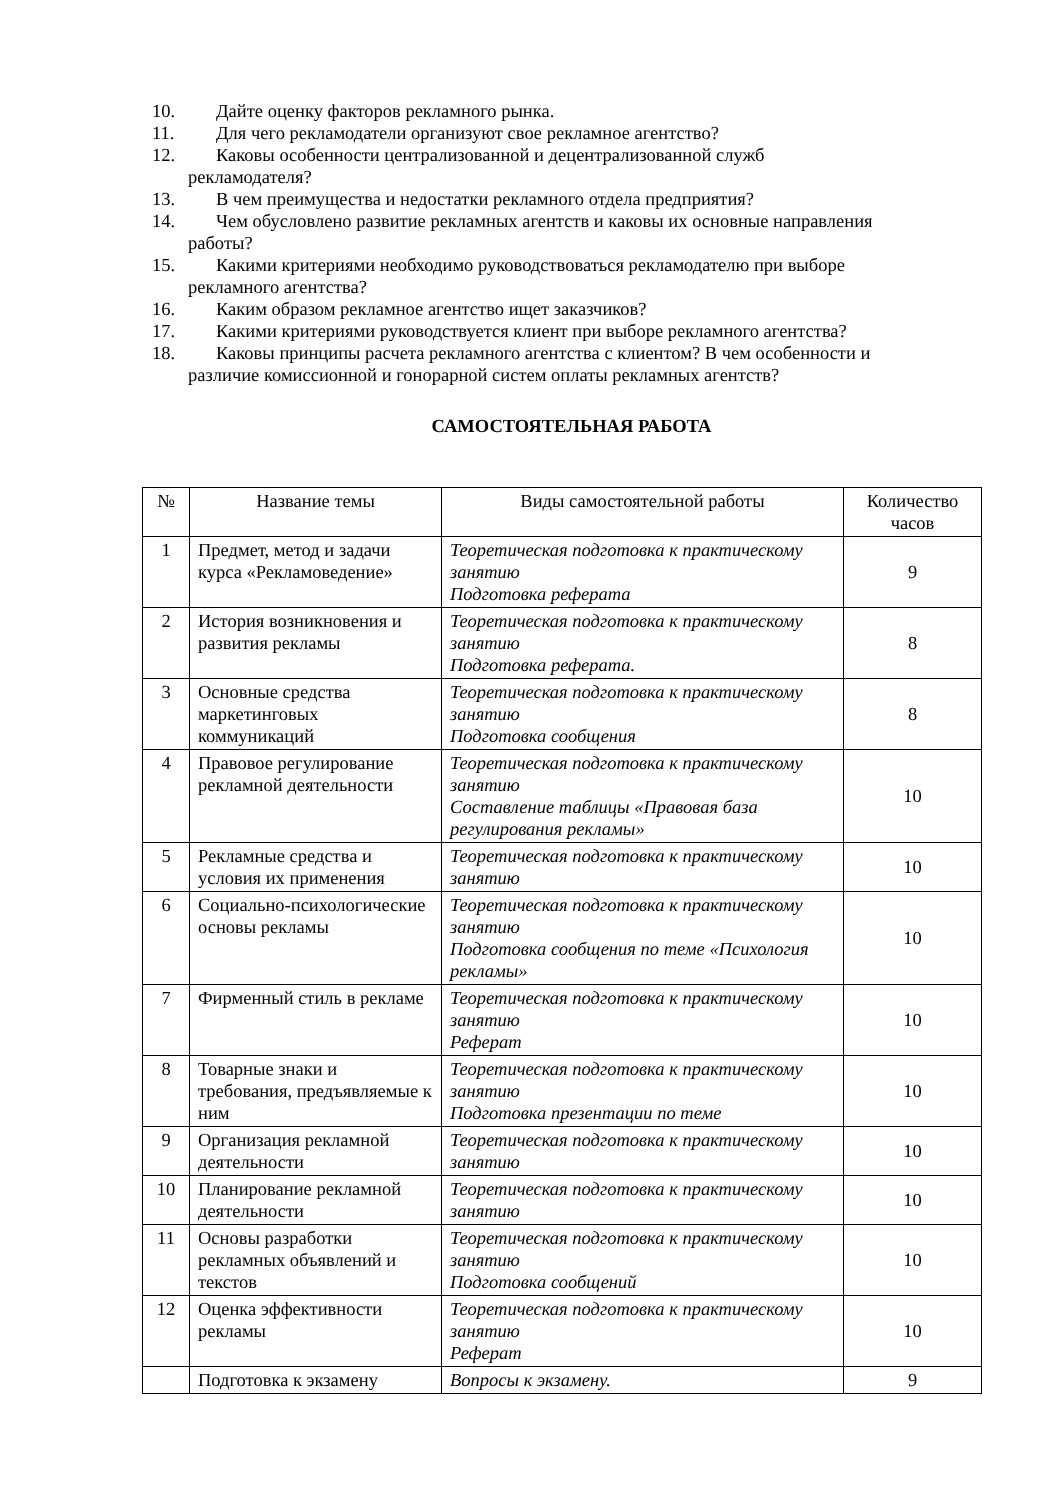10. Дайте оценку факторов рекламного рынка.
11. Для чего рекламодатели организуют свое рекламное агентство?
12. Каковы особенности централизованной и децентрализованной служб
рекламодателя?
13. В чем преимущества и недостатки рекламного отдела предприятия?
14. Чем обусловлено развитие рекламных агентств и каковы их основные направления
работы?
15. Какими критериями необходимо руководствоваться рекламодателю при выборе
рекламного агентства?
16. Каким образом рекламное агентство ищет заказчиков?
17. Какими критериями руководствуется клиент при выборе рекламного агентства?
18. Каковы принципы расчета рекламного агентства с клиентом? В чем особенности и
различие комиссионной и гонорарной систем оплаты рекламных агентств?
САМОСТОЯТЕЛЬНАЯ РАБОТА
| № | Название темы | Виды самостоятельной работы | Количество часов |
| --- | --- | --- | --- |
| 1 | Предмет, метод и задачи курса «Рекламоведение» | Теоретическая подготовка к практическому занятию Подготовка реферата | 9 |
| 2 | История возникновения и развития рекламы | Теоретическая подготовка к практическому занятию Подготовка реферата. | 8 |
| 3 | Основные средства маркетинговых коммуникаций | Теоретическая подготовка к практическому занятию Подготовка сообщения | 8 |
| 4 | Правовое регулирование рекламной деятельности | Теоретическая подготовка к практическому занятию Составление таблицы «Правовая база регулирования рекламы» | 10 |
| 5 | Рекламные средства и условия их применения | Теоретическая подготовка к практическому занятию | 10 |
| 6 | Социально-психологические основы рекламы | Теоретическая подготовка к практическому занятию Подготовка сообщения по теме «Психология рекламы» | 10 |
| 7 | Фирменный стиль в рекламе | Теоретическая подготовка к практическому занятию Реферат | 10 |
| 8 | Товарные знаки и требования, предъявляемые к ним | Теоретическая подготовка к практическому занятию Подготовка презентации по теме | 10 |
| 9 | Организация рекламной деятельности | Теоретическая подготовка к практическому занятию | 10 |
| 10 | Планирование рекламной деятельности | Теоретическая подготовка к практическому занятию | 10 |
| 11 | Основы разработки рекламных объявлений и текстов | Теоретическая подготовка к практическому занятию Подготовка сообщений | 10 |
| 12 | Оценка эффективности рекламы | Теоретическая подготовка к практическому занятию Реферат | 10 |
| | Подготовка к экзамену | Вопросы к экзамену. | 9 |